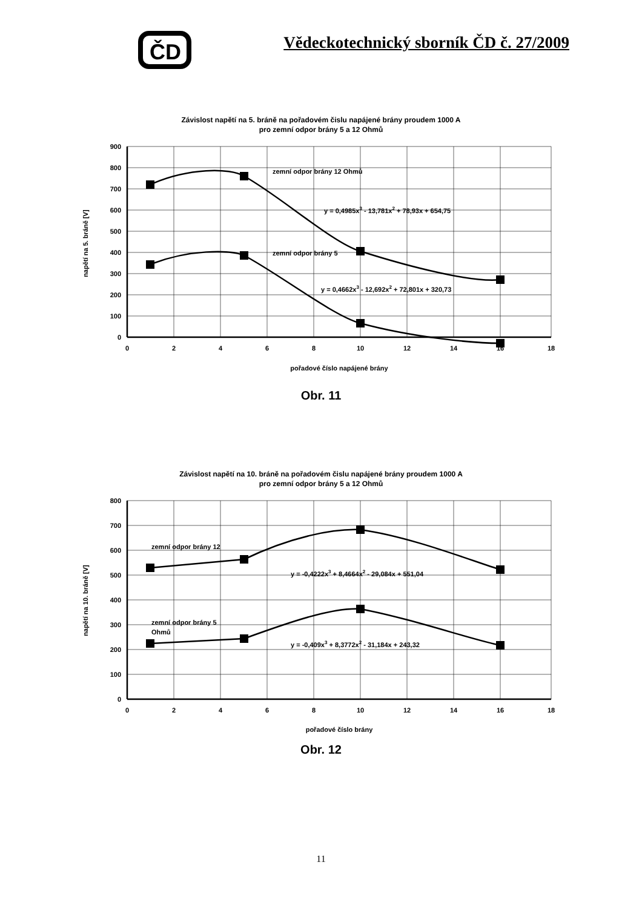ČD
Vědeckotechnický sborník ČD č. 27/2009
Závislost napětí na 5. bráně na pořadovém čislu napájené brány proudem 1000 A
pro zemní odpor brány 5 a 12 Ohmů
900
800
700
600
500
400
300
200
100
0
0
2
4
6
8
10
12
14
16
18
pořadové číslo napájené brány
napětí na 5. bráně [V]
zemní odpor brány 12 Ohmů
y = 0,4985x3 - 13,781x2 + 78,93x + 654,75
zemní odpor brány 5
y = 0,4662x3 - 12,692x2 + 72,801x + 320,73
Obr. 11
Závislost napětí na 10. bráně na pořadovém čislu napájené brány proudem 1000 A
pro zemní odpor brány 5 a 12 Ohmů
800
700
600
500
400
300
200
100
0
0
2
4
6
8
10
12
14
16
18
pořadové číslo brány
napětí na 10. bráně [V]
zemní odpor brány 12
y = -0,4222x3 + 8,4664x2 - 29,084x + 551,04
zemní odpor brány 5
Ohmů
y = -0,409x3 + 8,3772x2 - 31,184x + 243,32
Obr. 12
11